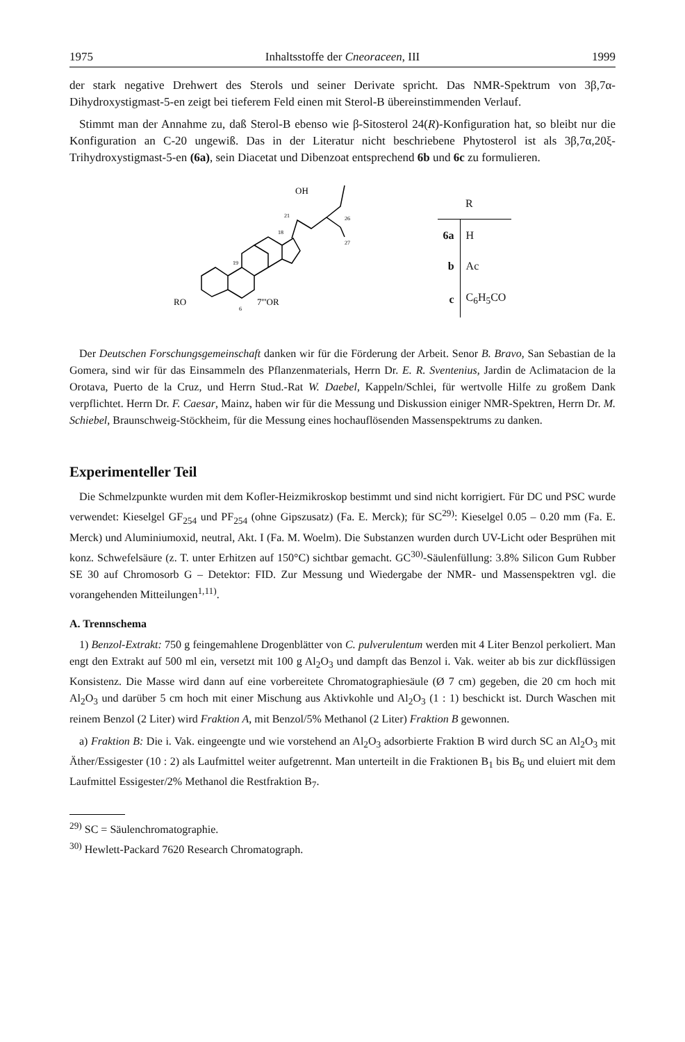1975 Inhaltsstoffe der Cneoraceen, III 1999
der stark negative Drehwert des Sterols und seiner Derivate spricht. Das NMR-Spektrum von 3β,7α-Dihydroxystigmast-5-en zeigt bei tieferem Feld einen mit Sterol-B übereinstimmenden Verlauf.
Stimmt man der Annahme zu, daß Sterol-B ebenso wie β-Sitosterol 24(R)-Konfiguration hat, so bleibt nur die Konfiguration an C-20 ungewiß. Das in der Literatur nicht beschriebene Phytosterol ist als 3β,7α,20ξ-Trihydroxystigmast-5-en (6a), sein Diacetat und Dibenzoat entsprechend 6b und 6c zu formulieren.
OH
21
26
27
18
19
RO
7'''OR
6
| | R |
| --- | --- |
| 6a | H |
| b | Ac |
| c | C<sub>6</sub>H<sub>5</sub>CO |
Der Deutschen Forschungsgemeinschaft danken wir für die Förderung der Arbeit. Senor B. Bravo, San Sebastian de la Gomera, sind wir für das Einsammeln des Pflanzenmaterials, Herrn Dr. E. R. Sventenius, Jardin de Aclimatacion de la Orotava, Puerto de la Cruz, und Herrn Stud.-Rat W. Daebel, Kappeln/Schlei, für wertvolle Hilfe zu großem Dank verpflichtet. Herrn Dr. F. Caesar, Mainz, haben wir für die Messung und Diskussion einiger NMR-Spektren, Herrn Dr. M. Schiebel, Braunschweig-Stöckheim, für die Messung eines hochauflösenden Massenspektrums zu danken.
Experimenteller Teil
Die Schmelzpunkte wurden mit dem Kofler-Heizmikroskop bestimmt und sind nicht korrigiert. Für DC und PSC wurde verwendet: Kieselgel GF<sub>254</sub> und PF<sub>254</sub> (ohne Gipszusatz) (Fa. E. Merck); für SC<sup>29)</sup>: Kieselgel 0.05 – 0.20 mm (Fa. E. Merck) und Aluminiumoxid, neutral, Akt. I (Fa. M. Woelm). Die Substanzen wurden durch UV-Licht oder Besprühen mit konz. Schwefelsäure (z. T. unter Erhitzen auf 150°C) sichtbar gemacht. GC<sup>30)</sup>-Säulenfüllung: 3.8% Silicon Gum Rubber SE 30 auf Chromosorb G – Detektor: FID. Zur Messung und Wiedergabe der NMR- und Massenspektren vgl. die vorangehenden Mitteilungen<sup>1,11)</sup>.
A. Trennschema
1) Benzol-Extrakt: 750 g feingemahlene Drogenblätter von C. pulverulentum werden mit 4 Liter Benzol perkoliert. Man engt den Extrakt auf 500 ml ein, versetzt mit 100 g Al<sub>2</sub>O<sub>3</sub> und dampft das Benzol i. Vak. weiter ab bis zur dickflüssigen Konsistenz. Die Masse wird dann auf eine vorbereitete Chromatographiesäule (Ø 7 cm) gegeben, die 20 cm hoch mit Al<sub>2</sub>O<sub>3</sub> und darüber 5 cm hoch mit einer Mischung aus Aktivkohle und Al<sub>2</sub>O<sub>3</sub> (1 : 1) beschickt ist. Durch Waschen mit reinem Benzol (2 Liter) wird Fraktion A, mit Benzol/5% Methanol (2 Liter) Fraktion B gewonnen.
a) Fraktion B: Die i. Vak. eingeengte und wie vorstehend an Al<sub>2</sub>O<sub>3</sub> adsorbierte Fraktion B wird durch SC an Al<sub>2</sub>O<sub>3</sub> mit Äther/Essigester (10 : 2) als Laufmittel weiter aufgetrennt. Man unterteilt in die Fraktionen B<sub>1</sub> bis B<sub>6</sub> und eluiert mit dem Laufmittel Essigester/2% Methanol die Restfraktion B<sub>7</sub>.
<sup>29)</sup> SC = Säulenchromatographie.
<sup>30)</sup> Hewlett-Packard 7620 Research Chromatograph.